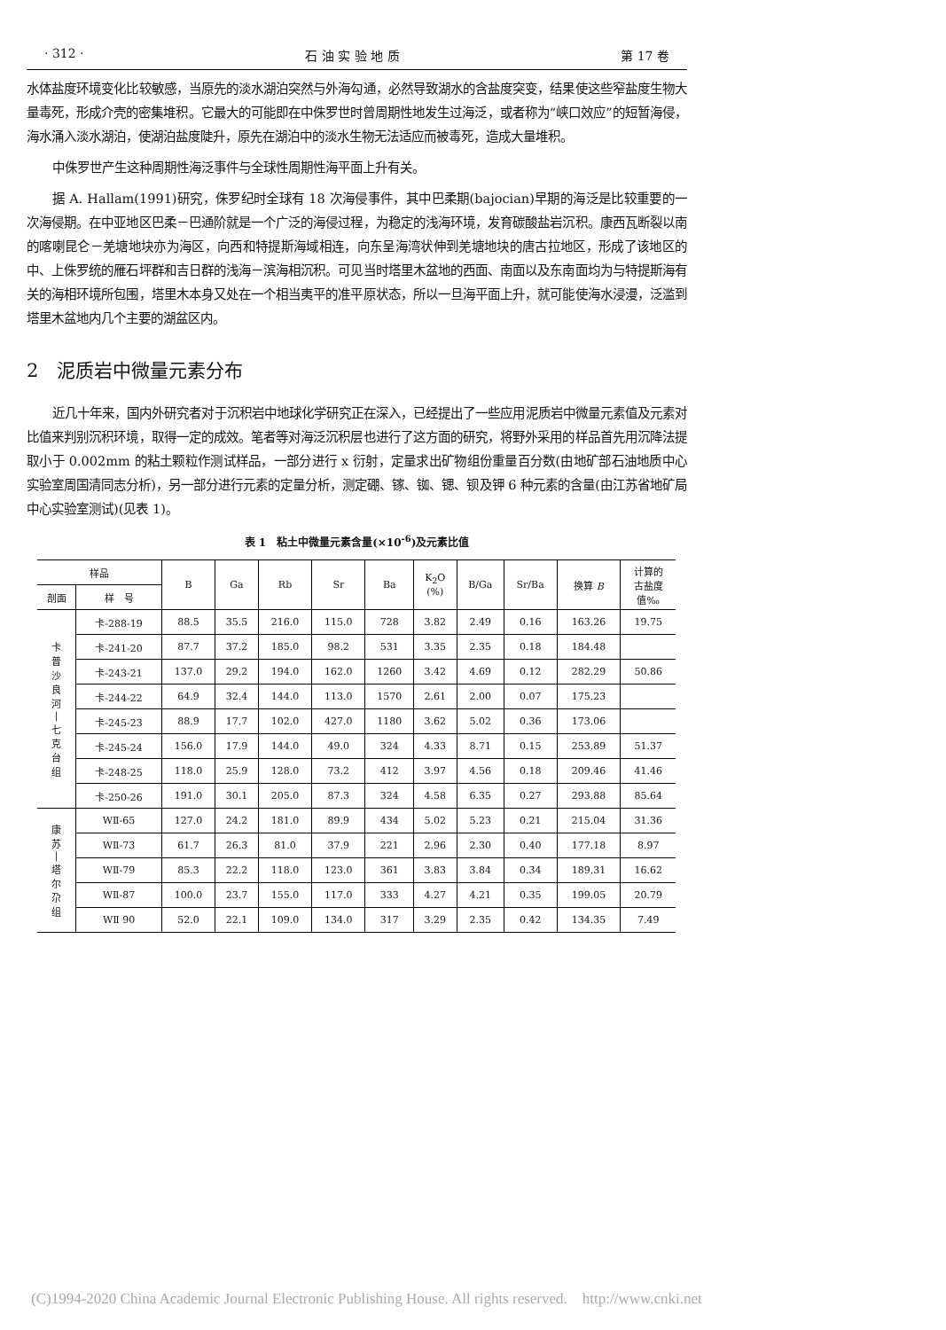· 312 · 石 油 实 验 地 质 第 17 卷
水体盐度环境变化比较敏感，当原先的淡水湖泊突然与外海勾通，必然导致湖水的含盐度突变，结果使这些窄盐度生物大量毒死，形成介壳的密集堆积。它最大的可能即在中侏罗世时曾周期性地发生过海泛，或者称为“峡口效应”的短暂海侵，海水涌入淡水湖泊，使湖泊盐度陡升，原先在湖泊中的淡水生物无法适应而被毒死，造成大量堆积。
中侏罗世产生这种周期性海泛事件与全球性周期性海平面上升有关。
据 A. Hallam(1991)研究，侏罗纪时全球有 18 次海侵事件，其中巴柔期(bajocian)早期的海泛是比较重要的一次海侵期。在中亚地区巴柔－巴通阶就是一个广泛的海侵过程，为稳定的浅海环境，发育碳酸盐岩沉积。康西瓦断裂以南的喀喇昆仑－羌塘地块亦为海区，向西和特提斯海域相连，向东呈海湾状伸到羌塘地块的唐古拉地区，形成了该地区的中、上侏罗统的雁石坪群和吉日群的浅海－滨海相沉积。可见当时塔里木盆地的西面、南面以及东南面均为与特提斯海有关的海相环境所包围，塔里木本身又处在一个相当夷平的准平原状态，所以一旦海平面上升，就可能使海水浸漫，泛滥到塔里木盆地内几个主要的湖盆区内。
2　泥质岩中微量元素分布
近几十年来，国内外研究者对于沉积岩中地球化学研究正在深入，已经提出了一些应用泥质岩中微量元素值及元素对比值来判别沉积环境，取得一定的成效。笔者等对海泛沉积层也进行了这方面的研究，将野外采用的样品首先用沉降法提取小于 0.002mm 的粘土颗粒作测试样品，一部分进行 x 衍射，定量求出矿物组份重量百分数(由地矿部石油地质中心实验室周国清同志分析)，另一部分进行元素的定量分析，测定硼、镓、铷、锶、钡及钾 6 种元素的含量(由江苏省地矿局中心实验室测试)(见表 1)。
表 1　粘土中微量元素含量(×10<sup>-6</sup>)及元素比值
| 样品 | | B | Ga | Rb | Sr | Ba | K<sub>2</sub>O (%) | B/Ga | Sr/Ba | 换算 B | 计算的 古盐度 值‰ |
| --- | --- | --- | --- | --- | --- | --- | --- | --- | --- | --- | --- |
| 剖面 | 样 号 | | | | | | | | | | |
| 卡 普 沙 良 河 / 七 克 台 组 | 卡-288-19 | 88.5 | 35.5 | 216.0 | 115.0 | 728 | 3.82 | 2.49 | 0.16 | 163.26 | 19.75 |
| | 卡-241-20 | 87.7 | 37.2 | 185.0 | 98.2 | 531 | 3.35 | 2.35 | 0.18 | 184.48 | |
| | 卡-243-21 | 137.0 | 29.2 | 194.0 | 162.0 | 1260 | 3.42 | 4.69 | 0.12 | 282.29 | 50.86 |
| | 卡-244-22 | 64.9 | 32.4 | 144.0 | 113.0 | 1570 | 2.61 | 2.00 | 0.07 | 175.23 | |
| | 卡-245-23 | 88.9 | 17.7 | 102.0 | 427.0 | 1180 | 3.62 | 5.02 | 0.36 | 173.06 | |
| | 卡-245-24 | 156.0 | 17.9 | 144.0 | 49.0 | 324 | 4.33 | 8.71 | 0.15 | 253.89 | 51.37 |
| | 卡-248-25 | 118.0 | 25.9 | 128.0 | 73.2 | 412 | 3.97 | 4.56 | 0.18 | 209.46 | 41.46 |
| | 卡-250-26 | 191.0 | 30.1 | 205.0 | 87.3 | 324 | 4.58 | 6.35 | 0.27 | 293.88 | 85.64 |
| 康 苏 / 塔 尔 尕 组 | WⅡ-65 | 127.0 | 24.2 | 181.0 | 89.9 | 434 | 5.02 | 5.23 | 0.21 | 215.04 | 31.36 |
| | WⅡ-73 | 61.7 | 26.3 | 81.0 | 37.9 | 221 | 2.96 | 2.30 | 0.40 | 177.18 | 8.97 |
| | WⅡ-79 | 85.3 | 22.2 | 118.0 | 123.0 | 361 | 3.83 | 3.84 | 0.34 | 189.31 | 16.62 |
| | WⅡ-87 | 100.0 | 23.7 | 155.0 | 117.0 | 333 | 4.27 | 4.21 | 0.35 | 199.05 | 20.79 |
| | WⅡ 90 | 52.0 | 22.1 | 109.0 | 134.0 | 317 | 3.29 | 2.35 | 0.42 | 134.35 | 7.49 |
(C)1994-2020 China Academic Journal Electronic Publishing House. All rights reserved. http://www.cnki.net